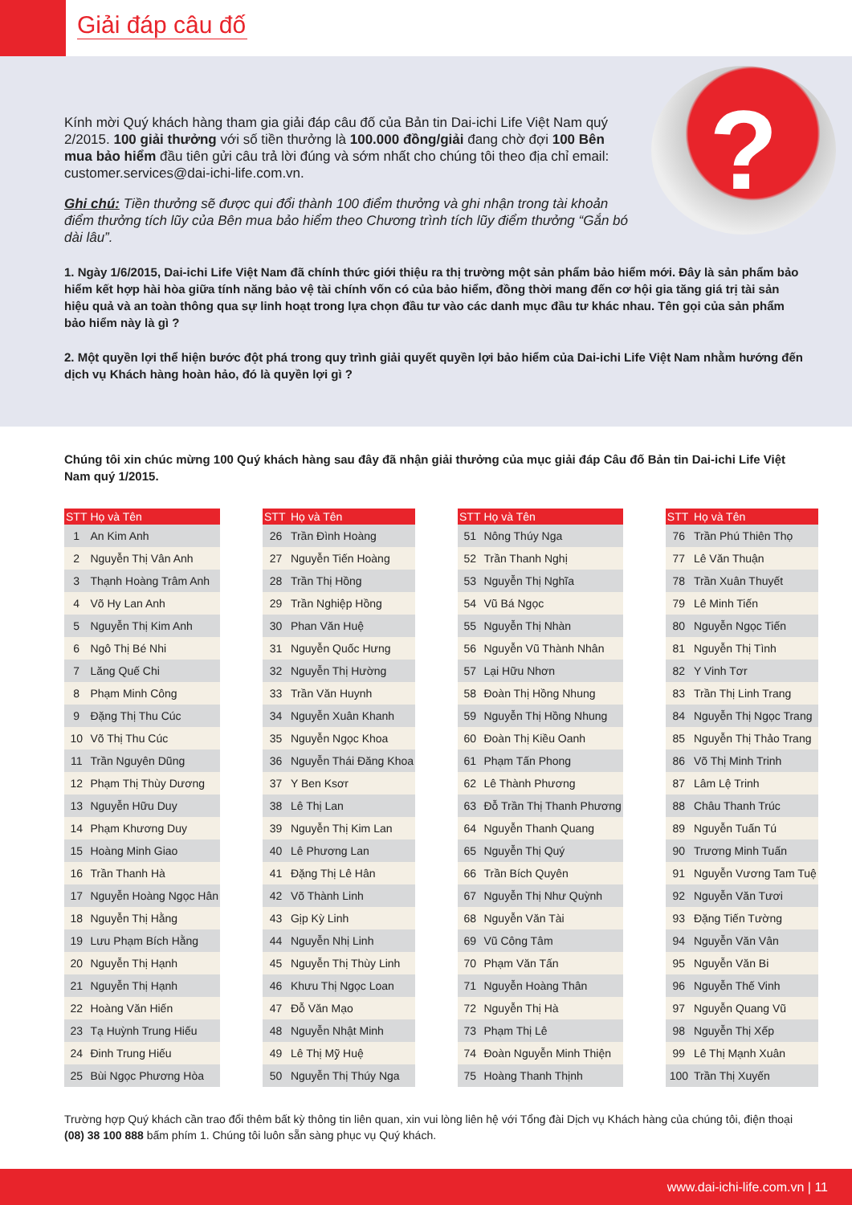Giải đáp câu đố
?
Kính mời Quý khách hàng tham gia giải đáp câu đố của Bản tin Dai-ichi Life Việt Nam quý 2/2015. 100 giải thưởng với số tiền thưởng là 100.000 đồng/giải đang chờ đợi 100 Bên mua bảo hiểm đầu tiên gửi câu trả lời đúng và sớm nhất cho chúng tôi theo địa chỉ email: customer.services@dai-ichi-life.com.vn.
Ghi chú: Tiền thưởng sẽ được qui đổi thành 100 điểm thưởng và ghi nhận trong tài khoản điểm thưởng tích lũy của Bên mua bảo hiểm theo Chương trình tích lũy điểm thưởng “Gắn bó dài lâu”.
1. Ngày 1/6/2015, Dai-ichi Life Việt Nam đã chính thức giới thiệu ra thị trường một sản phẩm bảo hiểm mới. Đây là sản phẩm bảo hiểm kết hợp hài hòa giữa tính năng bảo vệ tài chính vốn có của bảo hiểm, đồng thời mang đến cơ hội gia tăng giá trị tài sản hiệu quả và an toàn thông qua sự linh hoạt trong lựa chọn đầu tư vào các danh mục đầu tư khác nhau. Tên gọi của sản phẩm bảo hiểm này là gì ?
2. Một quyền lợi thể hiện bước đột phá trong quy trình giải quyết quyền lợi bảo hiểm của Dai-ichi Life Việt Nam nhằm hướng đến dịch vụ Khách hàng hoàn hảo, đó là quyền lợi gì ?
Chúng tôi xin chúc mừng 100 Quý khách hàng sau đây đã nhận giải thưởng của mục giải đáp Câu đố Bản tin Dai-ichi Life Việt Nam quý 1/2015.
| STT | Họ và Tên |
| --- | --- |
| 1 | An Kim Anh |
| 2 | Nguyễn Thị Vân Anh |
| 3 | Thạnh Hoàng Trâm Anh |
| 4 | Võ Hy Lan Anh |
| 5 | Nguyễn Thị Kim Anh |
| 6 | Ngô Thị Bé Nhi |
| 7 | Lăng Quế Chi |
| 8 | Phạm Minh Công |
| 9 | Đặng Thị Thu Cúc |
| 10 | Võ Thị Thu Cúc |
| 11 | Trần Nguyên Dũng |
| 12 | Phạm Thị Thùy Dương |
| 13 | Nguyễn Hữu Duy |
| 14 | Phạm Khương Duy |
| 15 | Hoàng Minh Giao |
| 16 | Trần Thanh Hà |
| 17 | Nguyễn Hoàng Ngọc Hân |
| 18 | Nguyễn Thị Hằng |
| 19 | Lưu Phạm Bích Hằng |
| 20 | Nguyễn Thị Hạnh |
| 21 | Nguyễn Thị Hạnh |
| 22 | Hoàng Văn Hiến |
| 23 | Tạ Huỳnh Trung Hiếu |
| 24 | Đinh Trung Hiếu |
| 25 | Bùi Ngọc Phương Hòa |
| STT | Họ và Tên |
| --- | --- |
| 26 | Trần Đình Hoàng |
| 27 | Nguyễn Tiến Hoàng |
| 28 | Trần Thị Hồng |
| 29 | Trần Nghiệp Hồng |
| 30 | Phan Văn Huệ |
| 31 | Nguyễn Quốc Hưng |
| 32 | Nguyễn Thị Hường |
| 33 | Trần Văn Huynh |
| 34 | Nguyễn Xuân Khanh |
| 35 | Nguyễn Ngọc Khoa |
| 36 | Nguyễn Thái Đăng Khoa |
| 37 | Y Ben Ksơr |
| 38 | Lê Thị Lan |
| 39 | Nguyễn Thị Kim Lan |
| 40 | Lê Phương Lan |
| 41 | Đặng Thị Lê Hân |
| 42 | Võ Thành Linh |
| 43 | Gịp Kỳ Linh |
| 44 | Nguyễn Nhị Linh |
| 45 | Nguyễn Thị Thùy Linh |
| 46 | Khưu Thị Ngọc Loan |
| 47 | Đỗ Văn Mạo |
| 48 | Nguyễn Nhật Minh |
| 49 | Lê Thị Mỹ Huệ |
| 50 | Nguyễn Thị Thúy Nga |
| STT | Họ và Tên |
| --- | --- |
| 51 | Nông Thúy Nga |
| 52 | Trần Thanh Nghị |
| 53 | Nguyễn Thị Nghĩa |
| 54 | Vũ Bá Ngọc |
| 55 | Nguyễn Thị Nhàn |
| 56 | Nguyễn Vũ Thành Nhân |
| 57 | Lại Hữu Nhơn |
| 58 | Đoàn Thị Hồng Nhung |
| 59 | Nguyễn Thị Hồng Nhung |
| 60 | Đoàn Thị Kiều Oanh |
| 61 | Phạm Tấn Phong |
| 62 | Lê Thành Phương |
| 63 | Đỗ Trần Thị Thanh Phương |
| 64 | Nguyễn Thanh Quang |
| 65 | Nguyễn Thị Quý |
| 66 | Trần Bích Quyên |
| 67 | Nguyễn Thị Như Quỳnh |
| 68 | Nguyễn Văn Tài |
| 69 | Vũ Công Tâm |
| 70 | Phạm Văn Tấn |
| 71 | Nguyễn Hoàng Thân |
| 72 | Nguyễn Thị Hà |
| 73 | Phạm Thị Lê |
| 74 | Đoàn Nguyễn Minh Thiện |
| 75 | Hoàng Thanh Thịnh |
| STT | Họ và Tên |
| --- | --- |
| 76 | Trần Phú Thiên Thọ |
| 77 | Lê Văn Thuận |
| 78 | Trần Xuân Thuyết |
| 79 | Lê Minh Tiến |
| 80 | Nguyễn Ngọc Tiến |
| 81 | Nguyễn Thị Tình |
| 82 | Y Vinh Tơr |
| 83 | Trần Thị Linh Trang |
| 84 | Nguyễn Thị Ngọc Trang |
| 85 | Nguyễn Thị Thảo Trang |
| 86 | Võ Thị Minh Trinh |
| 87 | Lâm Lệ Trinh |
| 88 | Châu Thanh Trúc |
| 89 | Nguyễn Tuấn Tú |
| 90 | Trương Minh Tuấn |
| 91 | Nguyễn Vương Tam Tuệ |
| 92 | Nguyễn Văn Tươi |
| 93 | Đặng Tiến Tường |
| 94 | Nguyễn Văn Vân |
| 95 | Nguyễn Văn Bi |
| 96 | Nguyễn Thế Vinh |
| 97 | Nguyễn Quang Vũ |
| 98 | Nguyễn Thị Xếp |
| 99 | Lê Thị Mạnh Xuân |
| 100 | Trần Thị Xuyến |
Trường hợp Quý khách cần trao đổi thêm bất kỳ thông tin liên quan, xin vui lòng liên hệ với Tổng đài Dịch vụ Khách hàng của chúng tôi, điện thoại (08) 38 100 888 bấm phím 1. Chúng tôi luôn sẵn sàng phục vụ Quý khách.
www.dai-ichi-life.com.vn | 11